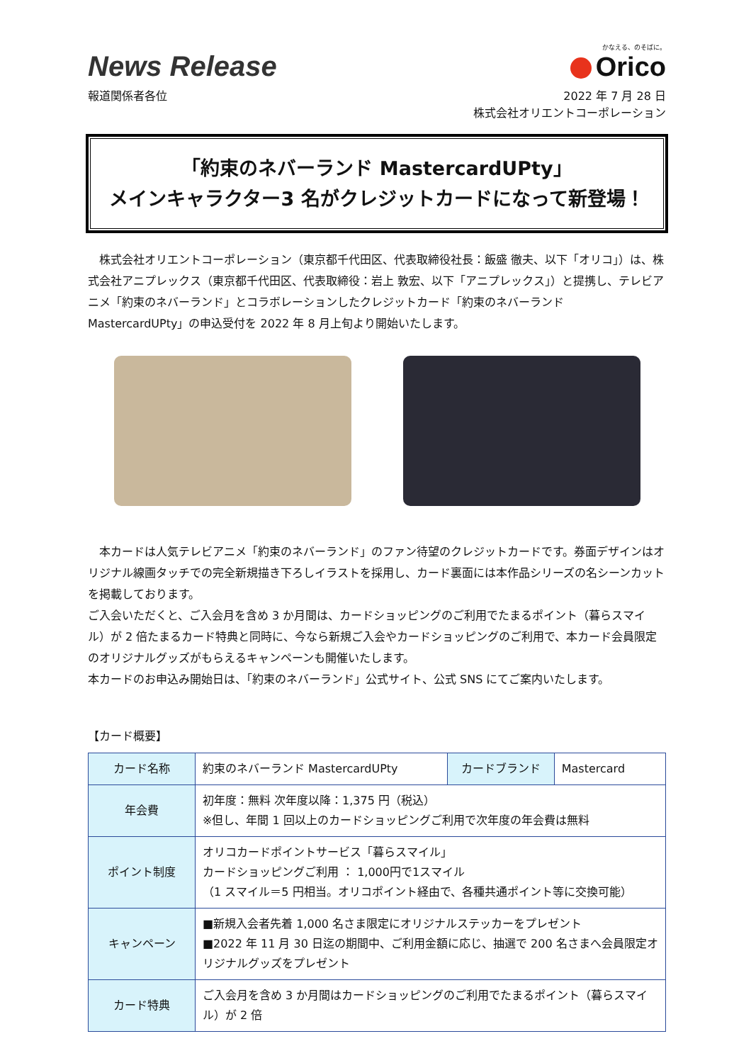News Release
かなえる、のそばに。
Orico
報道関係者各位 2022 年 7 月 28 日
株式会社オリエントコーポレーション
「約束のネバーランド MastercardUPty」
メインキャラクター3 名がクレジットカードになって新登場！
株式会社オリエントコーポレーション（東京都千代田区、代表取締役社長：飯盛 徹夫、以下「オリコ」）は、株式会社アニプレックス（東京都千代田区、代表取締役：岩上 敦宏、以下「アニプレックス」）と提携し、テレビアニメ「約束のネバーランド」とコラボレーションしたクレジットカード「約束のネバーランド MastercardUPty」の申込受付を 2022 年 8 月上旬より開始いたします。
本カードは人気テレビアニメ「約束のネバーランド」のファン待望のクレジットカードです。券面デザインはオリジナル線画タッチでの完全新規描き下ろしイラストを採用し、カード裏面には本作品シリーズの名シーンカットを掲載しております。
ご入会いただくと、ご入会月を含め 3 か月間は、カードショッピングのご利用でたまるポイント（暮らスマイル）が 2 倍たまるカード特典と同時に、今なら新規ご入会やカードショッピングのご利用で、本カード会員限定のオリジナルグッズがもらえるキャンペーンも開催いたします。
本カードのお申込み開始日は、「約束のネバーランド」公式サイト、公式 SNS にてご案内いたします。
【カード概要】
| カード名称 | 約束のネバーランド MastercardUPty | カードブランド | Mastercard |
| 年会費 | 初年度：無料 次年度以降：1,375 円（税込） ※但し、年間 1 回以上のカードショッピングご利用で次年度の年会費は無料 | | |
| ポイント制度 | オリコカードポイントサービス「暮らスマイル」 カードショッピングご利用 ： 1,000円で1スマイル （1 スマイル＝5 円相当。オリコポイント経由で、各種共通ポイント等に交換可能） | | |
| キャンペーン | ■新規入会者先着 1,000 名さま限定にオリジナルステッカーをプレゼント ■2022 年 11 月 30 日迄の期間中、ご利用金額に応じ、抽選で 200 名さまへ会員限定オリジナルグッズをプレゼント | | |
| カード特典 | ご入会月を含め 3 か月間はカードショッピングのご利用でたまるポイント（暮らスマイル）が 2 倍 | | |